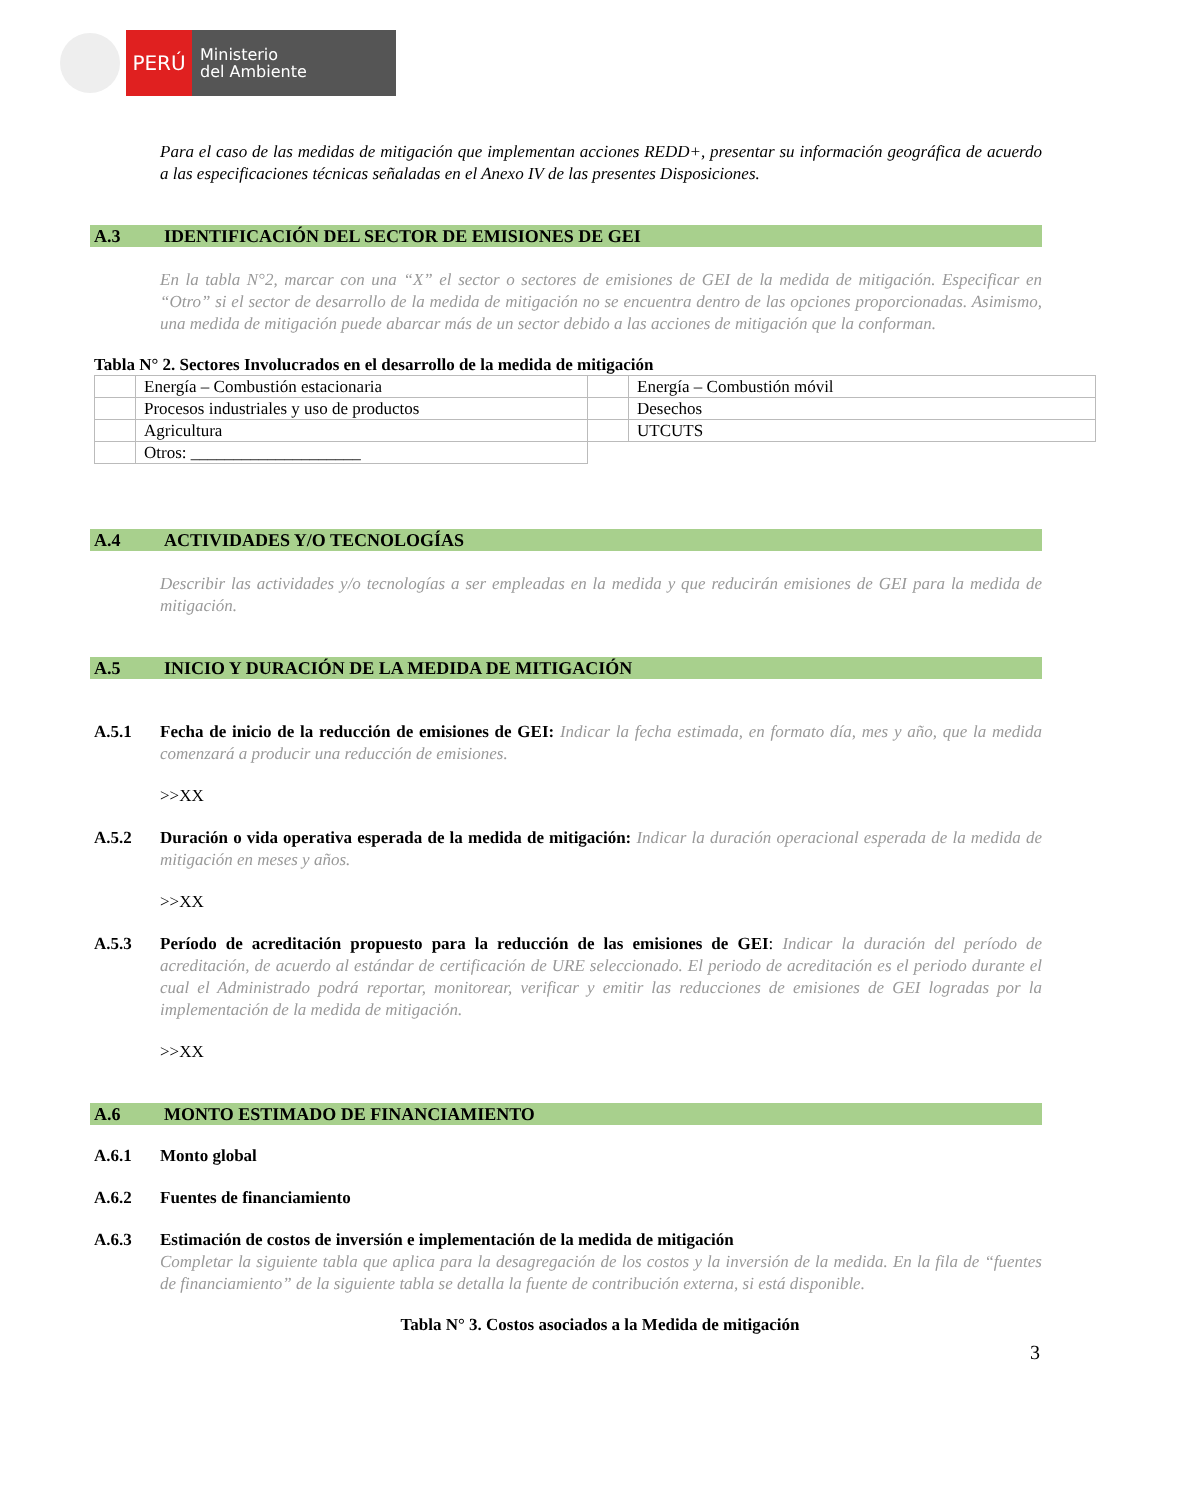PERÚ
Ministerio
del Ambiente
Para el caso de las medidas de mitigación que implementan acciones REDD+, presentar su información geográfica de acuerdo a las especificaciones técnicas señaladas en el Anexo IV de las presentes Disposiciones.
A.3 IDENTIFICACIÓN DEL SECTOR DE EMISIONES DE GEI
En la tabla N°2, marcar con una “X” el sector o sectores de emisiones de GEI de la medida de mitigación. Especificar en “Otro” si el sector de desarrollo de la medida de mitigación no se encuentra dentro de las opciones proporcionadas. Asimismo, una medida de mitigación puede abarcar más de un sector debido a las acciones de mitigación que la conforman.
Tabla N° 2. Sectores Involucrados en el desarrollo de la medida de mitigación
| | Energía – Combustión estacionaria | | Energía – Combustión móvil |
| | Procesos industriales y uso de productos | | Desechos |
| | Agricultura | | UTCUTS |
| | Otros: ____________________ | | |
A.4 ACTIVIDADES Y/O TECNOLOGÍAS
Describir las actividades y/o tecnologías a ser empleadas en la medida y que reducirán emisiones de GEI para la medida de mitigación.
A.5 INICIO Y DURACIÓN DE LA MEDIDA DE MITIGACIÓN
A.5.1 Fecha de inicio de la reducción de emisiones de GEI: Indicar la fecha estimada, en formato día, mes y año, que la medida comenzará a producir una reducción de emisiones.
>>XX
A.5.2 Duración o vida operativa esperada de la medida de mitigación: Indicar la duración operacional esperada de la medida de mitigación en meses y años.
>>XX
A.5.3 Período de acreditación propuesto para la reducción de las emisiones de GEI: Indicar la duración del período de acreditación, de acuerdo al estándar de certificación de URE seleccionado. El periodo de acreditación es el periodo durante el cual el Administrado podrá reportar, monitorear, verificar y emitir las reducciones de emisiones de GEI logradas por la implementación de la medida de mitigación.
>>XX
A.6 MONTO ESTIMADO DE FINANCIAMIENTO
A.6.1 Monto global
A.6.2 Fuentes de financiamiento
A.6.3 Estimación de costos de inversión e implementación de la medida de mitigación
Completar la siguiente tabla que aplica para la desagregación de los costos y la inversión de la medida. En la fila de “fuentes de financiamiento” de la siguiente tabla se detalla la fuente de contribución externa, si está disponible.
Tabla N° 3. Costos asociados a la Medida de mitigación
3